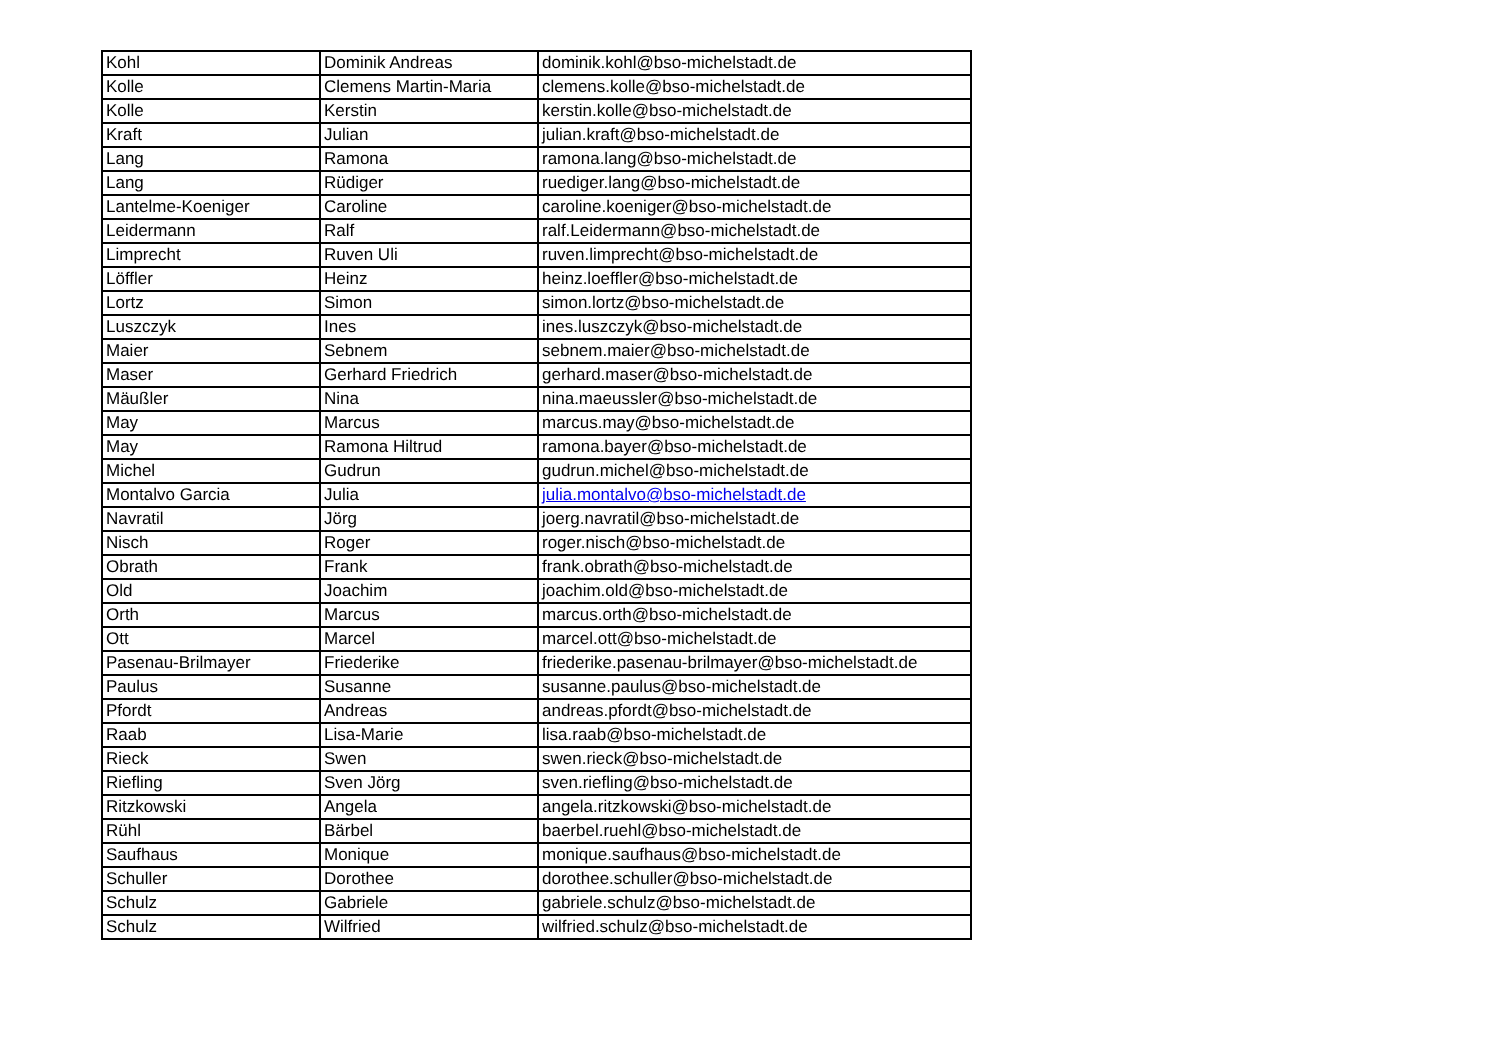| Kohl | Dominik Andreas | dominik.kohl@bso-michelstadt.de |
| Kolle | Clemens Martin-Maria | clemens.kolle@bso-michelstadt.de |
| Kolle | Kerstin | kerstin.kolle@bso-michelstadt.de |
| Kraft | Julian | julian.kraft@bso-michelstadt.de |
| Lang | Ramona | ramona.lang@bso-michelstadt.de |
| Lang | Rüdiger | ruediger.lang@bso-michelstadt.de |
| Lantelme-Koeniger | Caroline | caroline.koeniger@bso-michelstadt.de |
| Leidermann | Ralf | ralf.Leidermann@bso-michelstadt.de |
| Limprecht | Ruven Uli | ruven.limprecht@bso-michelstadt.de |
| Löffler | Heinz | heinz.loeffler@bso-michelstadt.de |
| Lortz | Simon | simon.lortz@bso-michelstadt.de |
| Luszczyk | Ines | ines.luszczyk@bso-michelstadt.de |
| Maier | Sebnem | sebnem.maier@bso-michelstadt.de |
| Maser | Gerhard Friedrich | gerhard.maser@bso-michelstadt.de |
| Mäußler | Nina | nina.maeussler@bso-michelstadt.de |
| May | Marcus | marcus.may@bso-michelstadt.de |
| May | Ramona Hiltrud | ramona.bayer@bso-michelstadt.de |
| Michel | Gudrun | gudrun.michel@bso-michelstadt.de |
| Montalvo Garcia | Julia | julia.montalvo@bso-michelstadt.de |
| Navratil | Jörg | joerg.navratil@bso-michelstadt.de |
| Nisch | Roger | roger.nisch@bso-michelstadt.de |
| Obrath | Frank | frank.obrath@bso-michelstadt.de |
| Old | Joachim | joachim.old@bso-michelstadt.de |
| Orth | Marcus | marcus.orth@bso-michelstadt.de |
| Ott | Marcel | marcel.ott@bso-michelstadt.de |
| Pasenau-Brilmayer | Friederike | friederike.pasenau-brilmayer@bso-michelstadt.de |
| Paulus | Susanne | susanne.paulus@bso-michelstadt.de |
| Pfordt | Andreas | andreas.pfordt@bso-michelstadt.de |
| Raab | Lisa-Marie | lisa.raab@bso-michelstadt.de |
| Rieck | Swen | swen.rieck@bso-michelstadt.de |
| Riefling | Sven Jörg | sven.riefling@bso-michelstadt.de |
| Ritzkowski | Angela | angela.ritzkowski@bso-michelstadt.de |
| Rühl | Bärbel | baerbel.ruehl@bso-michelstadt.de |
| Saufhaus | Monique | monique.saufhaus@bso-michelstadt.de |
| Schuller | Dorothee | dorothee.schuller@bso-michelstadt.de |
| Schulz | Gabriele | gabriele.schulz@bso-michelstadt.de |
| Schulz | Wilfried | wilfried.schulz@bso-michelstadt.de |